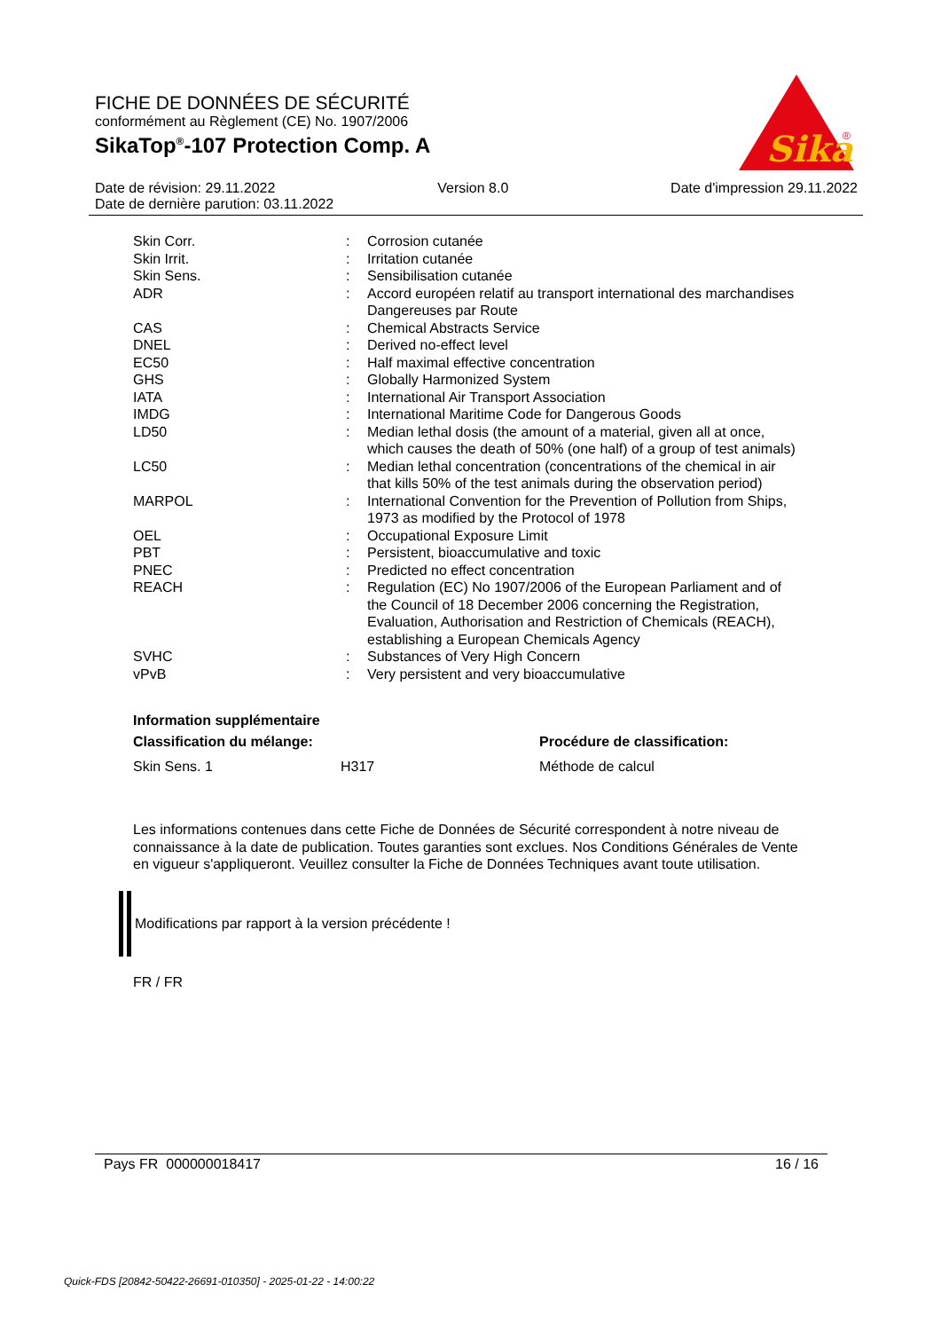FICHE DE DONNÉES DE SÉCURITÉ
conformément au Règlement (CE) No. 1907/2006
SikaTop<sup>®</sup>-107 Protection Comp. A
Sika
®
Date de révision: 29.11.2022 Version 8.0 Date d'impression 29.11.2022
Date de dernière parution: 03.11.2022
| Skin Corr. | : | Corrosion cutanée |
| Skin Irrit. | : | Irritation cutanée |
| Skin Sens. | : | Sensibilisation cutanée |
| ADR | : | Accord européen relatif au transport international des marchandises Dangereuses par Route |
| CAS | : | Chemical Abstracts Service |
| DNEL | : | Derived no-effect level |
| EC50 | : | Half maximal effective concentration |
| GHS | : | Globally Harmonized System |
| IATA | : | International Air Transport Association |
| IMDG | : | International Maritime Code for Dangerous Goods |
| LD50 | : | Median lethal dosis (the amount of a material, given all at once, which causes the death of 50% (one half) of a group of test animals) |
| LC50 | : | Median lethal concentration (concentrations of the chemical in air that kills 50% of the test animals during the observation period) |
| MARPOL | : | International Convention for the Prevention of Pollution from Ships, 1973 as modified by the Protocol of 1978 |
| OEL | : | Occupational Exposure Limit |
| PBT | : | Persistent, bioaccumulative and toxic |
| PNEC | : | Predicted no effect concentration |
| REACH | : | Regulation (EC) No 1907/2006 of the European Parliament and of the Council of 18 December 2006 concerning the Registration, Evaluation, Authorisation and Restriction of Chemicals (REACH), establishing a European Chemicals Agency |
| SVHC | : | Substances of Very High Concern |
| vPvB | : | Very persistent and very bioaccumulative |
Information supplémentaire
Classification du mélange: Procédure de classification:
Skin Sens. 1 H317 Méthode de calcul
Les informations contenues dans cette Fiche de Données de Sécurité correspondent à notre niveau de connaissance à la date de publication. Toutes garanties sont exclues. Nos Conditions Générales de Vente en vigueur s'appliqueront. Veuillez consulter la Fiche de Données Techniques avant toute utilisation.
Modifications par rapport à la version précédente !
FR / FR
Pays FR 000000018417 16 / 16
Quick-FDS [20842-50422-26691-010350] - 2025-01-22 - 14:00:22